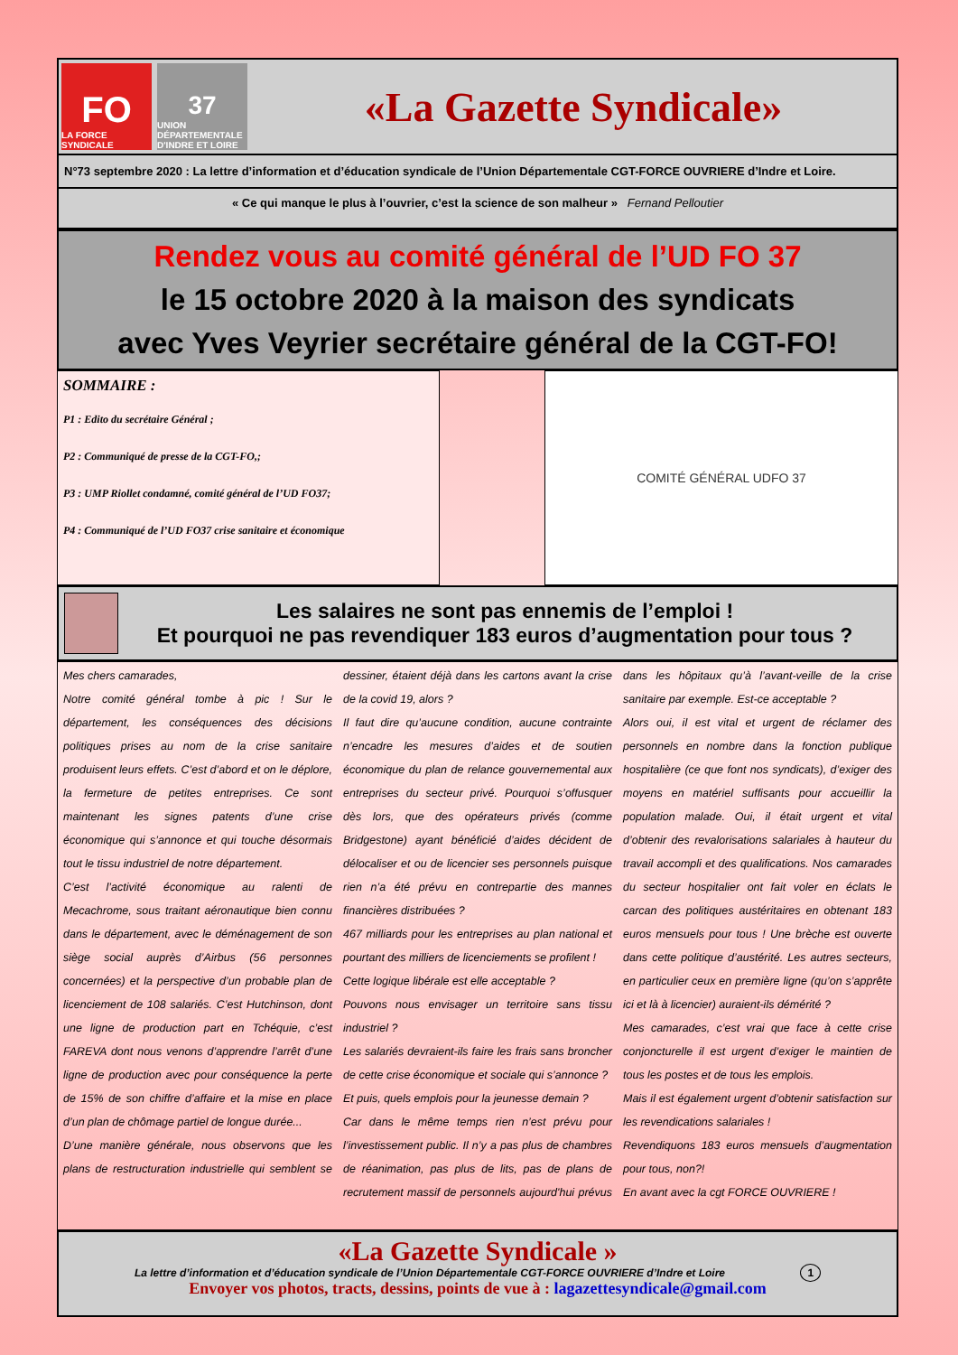FO
LA FORCE SYNDICALE
37
UNION DÉPARTEMENTALE D'INDRE ET LOIRE
«La Gazette Syndicale»
N°73 septembre 2020 : La lettre d’information et d’éducation syndicale de l’Union Départementale CGT-FORCE OUVRIERE d’Indre et Loire.
« Ce qui manque le plus à l’ouvrier, c’est la science de son malheur » Fernand Pelloutier
Rendez vous au comité général de l’UD FO 37
le 15 octobre 2020 à la maison des syndicats
avec Yves Veyrier secrétaire général de la CGT-FO!
SOMMAIRE :
P1 : Edito du secrétaire Général ;
P2 : Communiqué de presse de la CGT-FO,;
P3 : UMP Riollet condamné, comité général de l’UD FO37;
P4 : Communiqué de l’UD FO37 crise sanitaire et économique
COMITÉ GÉNÉRAL UDFO 37
Les salaires ne sont pas ennemis de l’emploi !
Et pourquoi ne pas revendiquer 183 euros d’augmentation pour tous ?
Mes chers camarades,
Notre comité général tombe à pic ! Sur le département, les conséquences des décisions politiques prises au nom de la crise sanitaire produisent leurs effets. C’est d’abord et on le déplore, la fermeture de petites entreprises. Ce sont maintenant les signes patents d’une crise économique qui s’annonce et qui touche désormais tout le tissu industriel de notre département.
C’est l’activité économique au ralenti de Mecachrome, sous traitant aéronautique bien connu dans le département, avec le déménagement de son siège social auprès d’Airbus (56 personnes concernées) et la perspective d’un probable plan de licenciement de 108 salariés. C’est Hutchinson, dont une ligne de production part en Tchéquie, c’est FAREVA dont nous venons d’apprendre l’arrêt d’une ligne de production avec pour conséquence la perte de 15% de son chiffre d’affaire et la mise en place d’un plan de chômage partiel de longue durée...
D’une manière générale, nous observons que les plans de restructuration industrielle qui semblent se dessiner, étaient déjà dans les cartons avant la crise de la covid 19, alors ?
Il faut dire qu’aucune condition, aucune contrainte n’encadre les mesures d’aides et de soutien économique du plan de relance gouvernemental aux entreprises du secteur privé. Pourquoi s’offusquer dès lors, que des opérateurs privés (comme Bridgestone) ayant bénéficié d’aides décident de délocaliser et ou de licencier ses personnels puisque rien n’a été prévu en contrepartie des mannes financières distribuées ?
467 milliards pour les entreprises au plan national et pourtant des milliers de licenciements se profilent !
Cette logique libérale est elle acceptable ?
Pouvons nous envisager un territoire sans tissu industriel ?
Les salariés devraient-ils faire les frais sans broncher de cette crise économique et sociale qui s’annonce ?
Et puis, quels emplois pour la jeunesse demain ?
Car dans le même temps rien n’est prévu pour l’investissement public. Il n’y a pas plus de chambres de réanimation, pas plus de lits, pas de plans de recrutement massif de personnels aujourd'hui prévus dans les hôpitaux qu’à l’avant-veille de la crise sanitaire par exemple. Est-ce acceptable ?
Alors oui, il est vital et urgent de réclamer des personnels en nombre dans la fonction publique hospitalière (ce que font nos syndicats), d’exiger des moyens en matériel suffisants pour accueillir la population malade. Oui, il était urgent et vital d’obtenir des revalorisations salariales à hauteur du travail accompli et des qualifications. Nos camarades du secteur hospitalier ont fait voler en éclats le carcan des politiques austéritaires en obtenant 183 euros mensuels pour tous ! Une brèche est ouverte dans cette politique d’austérité. Les autres secteurs, en particulier ceux en première ligne (qu’on s’apprête ici et là à licencier) auraient-ils démérité ?
Mes camarades, c’est vrai que face à cette crise conjoncturelle il est urgent d’exiger le maintien de tous les postes et de tous les emplois.
Mais il est également urgent d’obtenir satisfaction sur les revendications salariales !
Revendiquons 183 euros mensuels d’augmentation pour tous, non?!
En avant avec la cgt FORCE OUVRIERE !
«La Gazette Syndicale »
La lettre d’information et d’éducation syndicale de l’Union Départementale CGT-FORCE OUVRIERE d’Indre et Loire 1
Envoyer vos photos, tracts, dessins, points de vue à : lagazettesyndicale@gmail.com